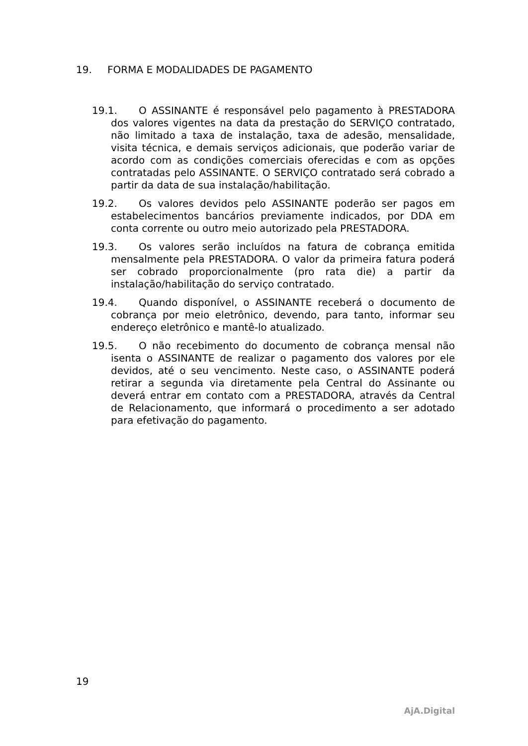19. FORMA E MODALIDADES DE PAGAMENTO
19.1. O ASSINANTE é responsável pelo pagamento à PRESTADORA dos valores vigentes na data da prestação do SERVIÇO contratado, não limitado a taxa de instalação, taxa de adesão, mensalidade, visita técnica, e demais serviços adicionais, que poderão variar de acordo com as condições comerciais oferecidas e com as opções contratadas pelo ASSINANTE. O SERVIÇO contratado será cobrado a partir da data de sua instalação/habilitação.
19.2. Os valores devidos pelo ASSINANTE poderão ser pagos em estabelecimentos bancários previamente indicados, por DDA em conta corrente ou outro meio autorizado pela PRESTADORA.
19.3. Os valores serão incluídos na fatura de cobrança emitida mensalmente pela PRESTADORA. O valor da primeira fatura poderá ser cobrado proporcionalmente (pro rata die) a partir da instalação/habilitação do serviço contratado.
19.4. Quando disponível, o ASSINANTE receberá o documento de cobrança por meio eletrônico, devendo, para tanto, informar seu endereço eletrônico e mantê-lo atualizado.
19.5. O não recebimento do documento de cobrança mensal não isenta o ASSINANTE de realizar o pagamento dos valores por ele devidos, até o seu vencimento. Neste caso, o ASSINANTE poderá retirar a segunda via diretamente pela Central do Assinante ou deverá entrar em contato com a PRESTADORA, através da Central de Relacionamento, que informará o procedimento a ser adotado para efetivação do pagamento.
19
AjA.Digital